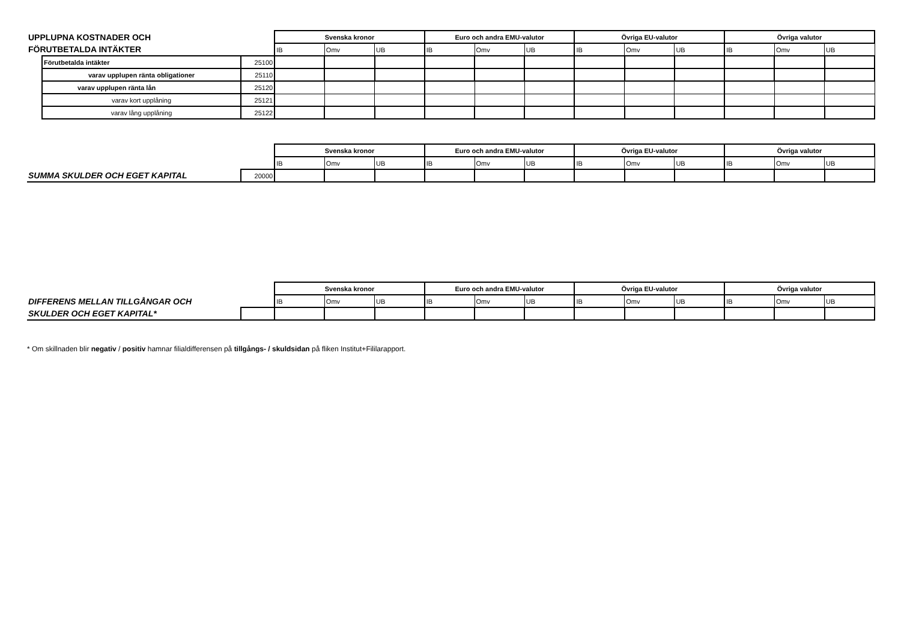| UPPLUPNA KOSTNADER OCH | | | Svenska kronor | | | Euro och andra EMU-valutor | | | Övriga EU-valutor | | | Övriga valutor | | |
| FÖRUTBETALDA INTÄKTER | | | IB | Omv | UB | IB | Omv | UB | IB | Omv | UB | IB | Omv | UB |
| | Förutbetalda intäkter | 25100 | | | | | | | | | | | | |
| | varav upplupen ränta obligationer | 25110 | | | | | | | | | | | | |
| | varav upplupen ränta lån | 25120 | | | | | | | | | | | | |
| | varav kort upplåning | 25121 | | | | | | | | | | | | |
| | varav lång upplåning | 25122 | | | | | | | | | | | | |
| | | | Svenska kronor | | | Euro och andra EMU-valutor | | | Övriga EU-valutor | | | Övriga valutor | | |
| | | | IB | Omv | UB | IB | Omv | UB | IB | Omv | UB | IB | Omv | UB |
| SUMMA SKULDER OCH EGET KAPITAL | | 20000 | | | | | | | | | | | | |
| | | | Svenska kronor | | | Euro och andra EMU-valutor | | | Övriga EU-valutor | | | Övriga valutor | | |
| DIFFERENS MELLAN TILLGÅNGAR OCH | | | IB | Omv | UB | IB | Omv | UB | IB | Omv | UB | IB | Omv | UB |
| SKULDER OCH EGET KAPITAL* | | | | | | | | | | | | | | |
* Om skillnaden blir negativ / positiv hamnar filialdifferensen på tillgångs- / skuldsidan på fliken Institut+Fililarapport.